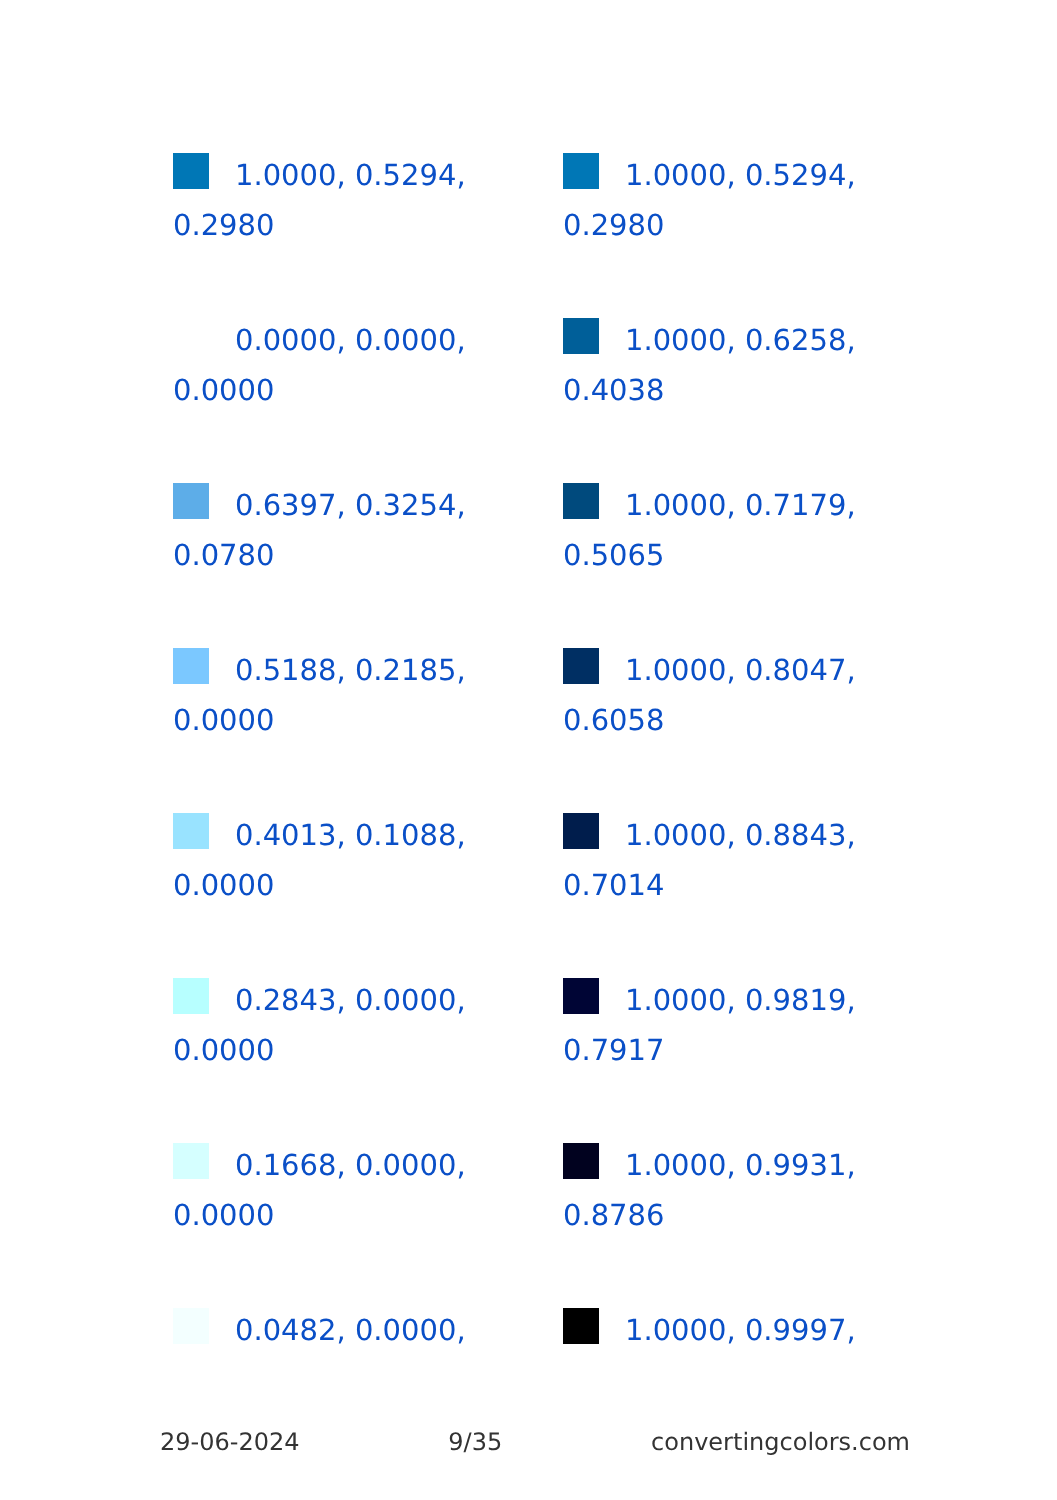1.0000, 0.5294, 0.2980
1.0000, 0.5294, 0.2980
0.0000, 0.0000, 0.0000
1.0000, 0.6258, 0.4038
0.6397, 0.3254, 0.0780
1.0000, 0.7179, 0.5065
0.5188, 0.2185, 0.0000
1.0000, 0.8047, 0.6058
0.4013, 0.1088, 0.0000
1.0000, 0.8843, 0.7014
0.2843, 0.0000, 0.0000
1.0000, 0.9819, 0.7917
0.1668, 0.0000, 0.0000
1.0000, 0.9931, 0.8786
0.0482, 0.0000,
1.0000, 0.9997,
29-06-2024 9/35 convertingcolors.com